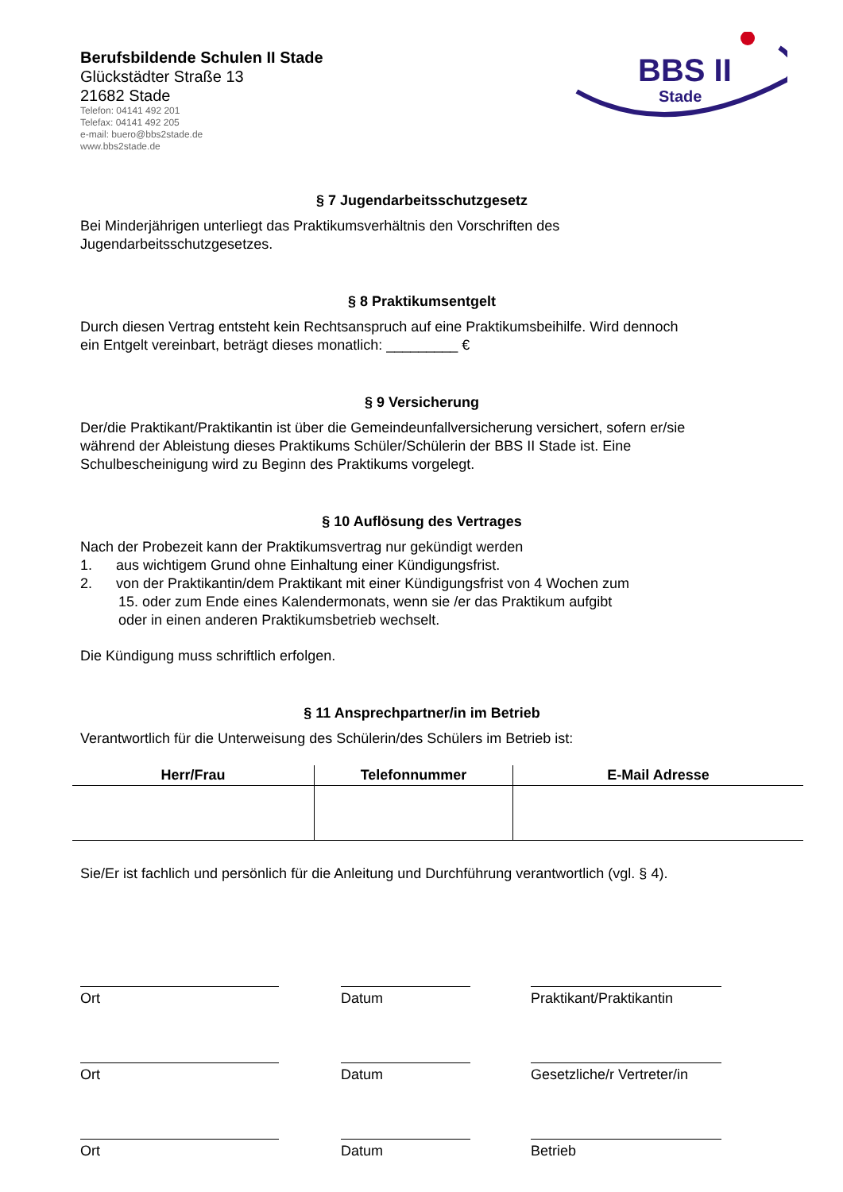BBS II
Stade
Berufsbildende Schulen II Stade
Glückstädter Straße 13
21682 Stade
Telefon: 04141 492 201
Telefax: 04141 492 205
e-mail: buero@bbs2stade.de
www.bbs2stade.de
§ 7 Jugendarbeitsschutzgesetz
Bei Minderjährigen unterliegt das Praktikumsverhältnis den Vorschriften des
Jugendarbeitsschutzgesetzes.
§ 8 Praktikumsentgelt
Durch diesen Vertrag entsteht kein Rechtsanspruch auf eine Praktikumsbeihilfe. Wird dennoch
ein Entgelt vereinbart, beträgt dieses monatlich: _________ €
§ 9 Versicherung
Der/die Praktikant/Praktikantin ist über die Gemeindeunfallversicherung versichert, sofern er/sie
während der Ableistung dieses Praktikums Schüler/Schülerin der BBS II Stade ist. Eine
Schulbescheinigung wird zu Beginn des Praktikums vorgelegt.
§ 10 Auflösung des Vertrages
Nach der Probezeit kann der Praktikumsvertrag nur gekündigt werden
1. aus wichtigem Grund ohne Einhaltung einer Kündigungsfrist.
2. von der Praktikantin/dem Praktikant mit einer Kündigungsfrist von 4 Wochen zum
15. oder zum Ende eines Kalendermonats, wenn sie /er das Praktikum aufgibt
oder in einen anderen Praktikumsbetrieb wechselt.
Die Kündigung muss schriftlich erfolgen.
§ 11 Ansprechpartner/in im Betrieb
Verantwortlich für die Unterweisung des Schülerin/des Schülers im Betrieb ist:
| Herr/Frau | Telefonnummer | E-Mail Adresse |
| --- | --- | --- |
Sie/Er ist fachlich und persönlich für die Anleitung und Durchführung verantwortlich (vgl. § 4).
Ort Datum Praktikant/Praktikantin
Ort Datum Gesetzliche/r Vertreter/in
Ort Datum Betrieb